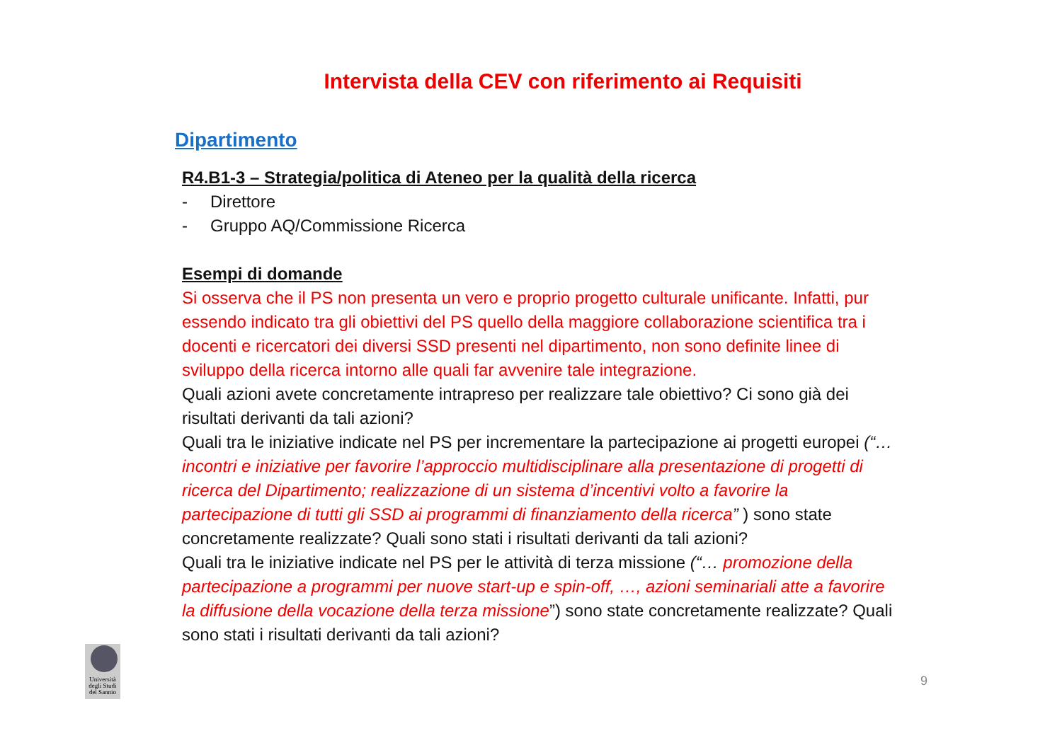Intervista della CEV con riferimento ai Requisiti
Dipartimento
R4.B1-3 – Strategia/politica di Ateneo per la qualità della ricerca
- Direttore
- Gruppo AQ/Commissione Ricerca
Esempi di domande
Si osserva che il PS non presenta un vero e proprio progetto culturale unificante. Infatti, pur essendo indicato tra gli obiettivi del PS quello della maggiore collaborazione scientifica tra i docenti e ricercatori dei diversi SSD presenti nel dipartimento, non sono definite linee di sviluppo della ricerca intorno alle quali far avvenire tale integrazione.
Quali azioni avete concretamente intrapreso per realizzare tale obiettivo? Ci sono già dei risultati derivanti da tali azioni?
Quali tra le iniziative indicate nel PS per incrementare la partecipazione ai progetti europei (“… incontri e iniziative per favorire l’approccio multidisciplinare alla presentazione di progetti di ricerca del Dipartimento; realizzazione di un sistema d’incentivi volto a favorire la partecipazione di tutti gli SSD ai programmi di finanziamento della ricerca” ) sono state concretamente realizzate? Quali sono stati i risultati derivanti da tali azioni?
Quali tra le iniziative indicate nel PS per le attività di terza missione (“… promozione della partecipazione a programmi per nuove start-up e spin-off, …, azioni seminariali atte a favorire la diffusione della vocazione della terza missione”) sono state concretamente realizzate? Quali sono stati i risultati derivanti da tali azioni?
Università degli Studi del Sannio
9